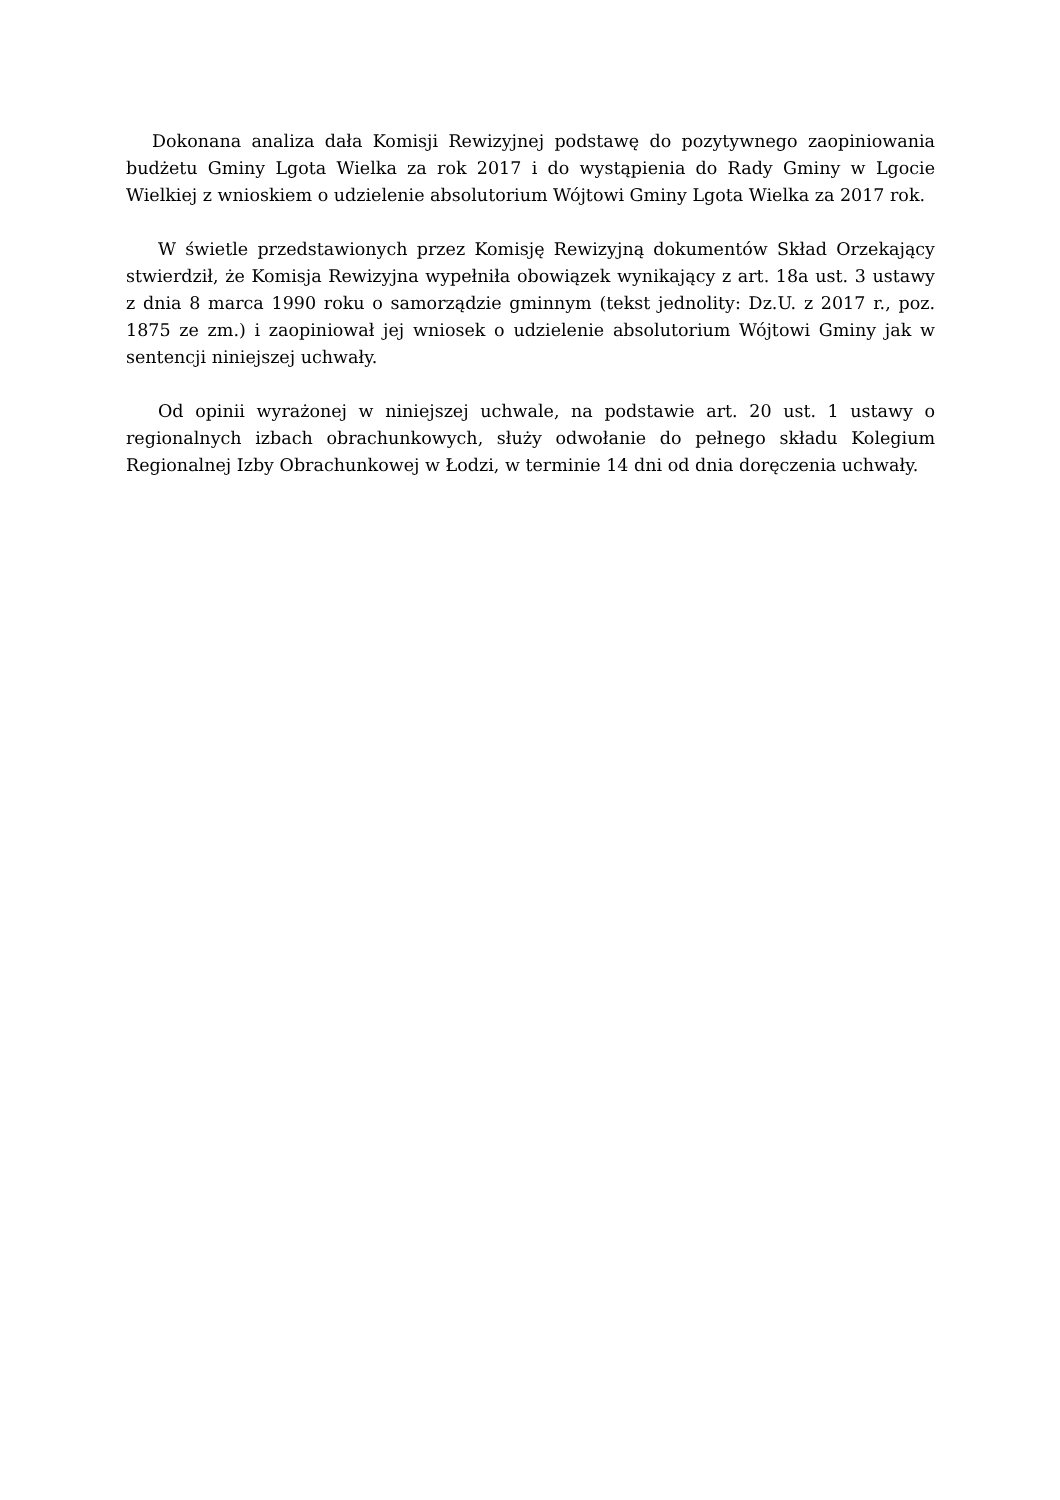Dokonana analiza dała Komisji Rewizyjnej podstawę do pozytywnego zaopiniowania budżetu Gminy Lgota Wielka za rok 2017 i do wystąpienia do Rady Gminy w Lgocie Wielkiej z wnioskiem o udzielenie absolutorium Wójtowi Gminy Lgota Wielka za 2017 rok.
W świetle przedstawionych przez Komisję Rewizyjną dokumentów Skład Orzekający stwierdził, że Komisja Rewizyjna wypełniła obowiązek wynikający z art. 18a ust. 3 ustawy z dnia 8 marca 1990 roku o samorządzie gminnym (tekst jednolity: Dz.U. z 2017 r., poz. 1875 ze zm.) i zaopiniował jej wniosek o udzielenie absolutorium Wójtowi Gminy jak w sentencji niniejszej uchwały.
Od opinii wyrażonej w niniejszej uchwale, na podstawie art. 20 ust. 1 ustawy o regionalnych izbach obrachunkowych, służy odwołanie do pełnego składu Kolegium Regionalnej Izby Obrachunkowej w Łodzi, w terminie 14 dni od dnia doręczenia uchwały.